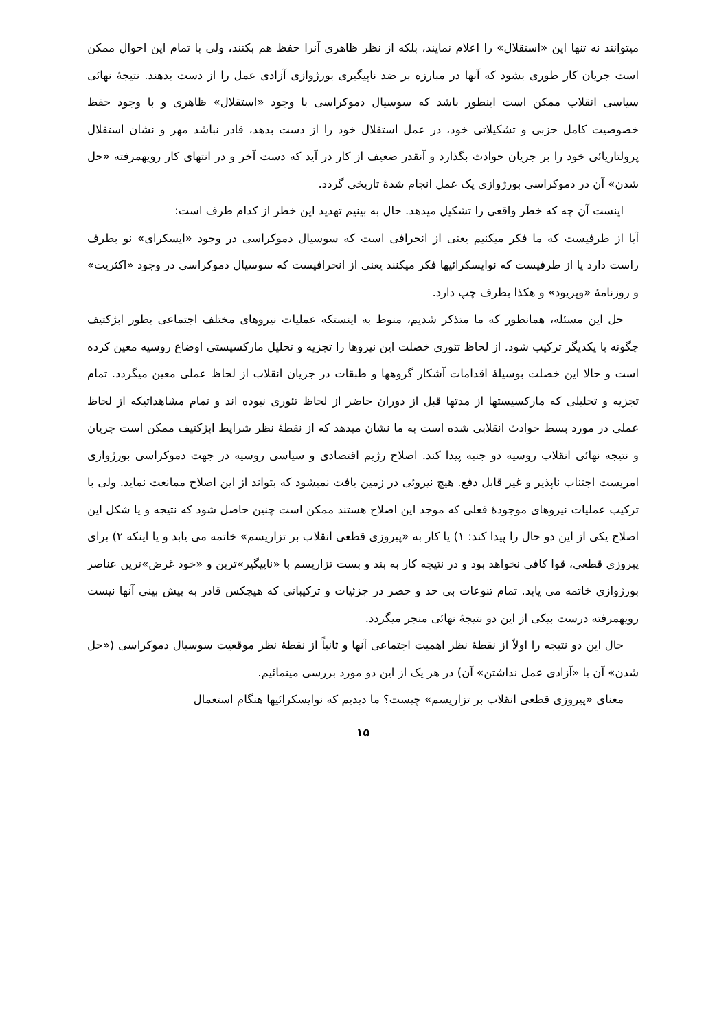میتوانند نه تنها این «استقلال» را اعلام نمایند، بلکه از نظر ظاهری آنرا حفظ هم بکنند، ولی با تمام این احوال ممکن است جریان کار طوری بشود که آنها در مبارزه بر ضد ناپیگیری بورژوازی آزادی عمل را از دست بدهند. نتیجهٔ نهائی سیاسی انقلاب ممکن است اینطور باشد که سوسیال دموکراسی با وجود «استقلال» ظاهری و با وجود حفظ خصوصیت کامل حزبی و تشکیلاتی خود، در عمل استقلال خود را از دست بدهد، قادر نباشد مهر و نشان استقلال پرولتاریائی خود را بر جریان حوادث بگذارد و آنقدر ضعیف از کار در آید که دست آخر و در انتهای کار رویهمرفته «حل شدن» آن در دموکراسی بورژوازی یک عمل انجام شدهٔ تاریخی گردد.
اینست آن چه که خطر واقعی را تشکیل میدهد. حال به بینیم تهدید این خطر از کدام طرف است:
آیا از طرفیست که ما فکر میکنیم یعنی از انحرافی است که سوسیال دموکراسی در وجود «ایسکرای» نو بطرف راست دارد یا از طرفیست که نوایسکرائیها فکر میکنند یعنی از انحرافیست که سوسیال دموکراسی در وجود «اکثریت» و روزنامهٔ «وپریود» و هکذا بطرف چپ دارد.
حل این مسئله، همانطور که ما متذکر شدیم، منوط به اینستکه عملیات نیروهای مختلف اجتماعی بطور ابژکتیف چگونه با یکدیگر ترکیب شود. از لحاظ تئوری خصلت این نیروها را تجزیه و تحلیل مارکسیستی اوضاع روسیه معین کرده است و حالا این خصلت بوسیلهٔ اقدامات آشکار گروهها و طبقات در جریان انقلاب از لحاظ عملی معین میگردد. تمام تجزیه و تحلیلی که مارکسیستها از مدتها قبل از دوران حاضر از لحاظ تئوری نبوده اند و تمام مشاهداتیکه از لحاظ عملی در مورد بسط حوادث انقلابی شده است به ما نشان میدهد که از نقطهٔ نظر شرایط ابژکتیف ممکن است جریان و نتیجه نهائی انقلاب روسیه دو جنبه پیدا کند. اصلاح رژیم اقتصادی و سیاسی روسیه در جهت دموکراسی بورژوازی امریست اجتناب ناپذیر و غیر قابل دفع. هیچ نیروئی در زمین یافت نمیشود که بتواند از این اصلاح ممانعت نماید. ولی با ترکیب عملیات نیروهای موجودهٔ فعلی که موجد این اصلاح هستند ممکن است چنین حاصل شود که نتیجه و یا شکل این اصلاح یکی از این دو حال را پیدا کند: ۱) یا کار به «پیروزی قطعی انقلاب بر تزاریسم» خاتمه می یابد و یا اینکه ۲) برای پیروزی قطعی، قوا کافی نخواهد بود و در نتیجه کار به بند و بست تزاریسم با «ناپیگیر»ترین و «خود غرض»ترین عناصر بورژوازی خاتمه می یابد. تمام تنوعات بی حد و حصر در جزئیات و ترکیباتی که هیچکس قادر به پیش بینی آنها نیست رویهمرفته درست بیکی از این دو نتیجهٔ نهائی منجر میگردد.
حال این دو نتیجه را اولاً از نقطهٔ نظر اهمیت اجتماعی آنها و ثانیاً از نقطهٔ نظر موقعیت سوسیال دموکراسی («حل شدن» آن یا «آزادی عمل نداشتن» آن) در هر یک از این دو مورد بررسی مینمائیم.
معنای «پیروزی قطعی انقلاب بر تزاریسم» چیست؟ ما دیدیم که نوایسکرائیها هنگام استعمال
۱۵